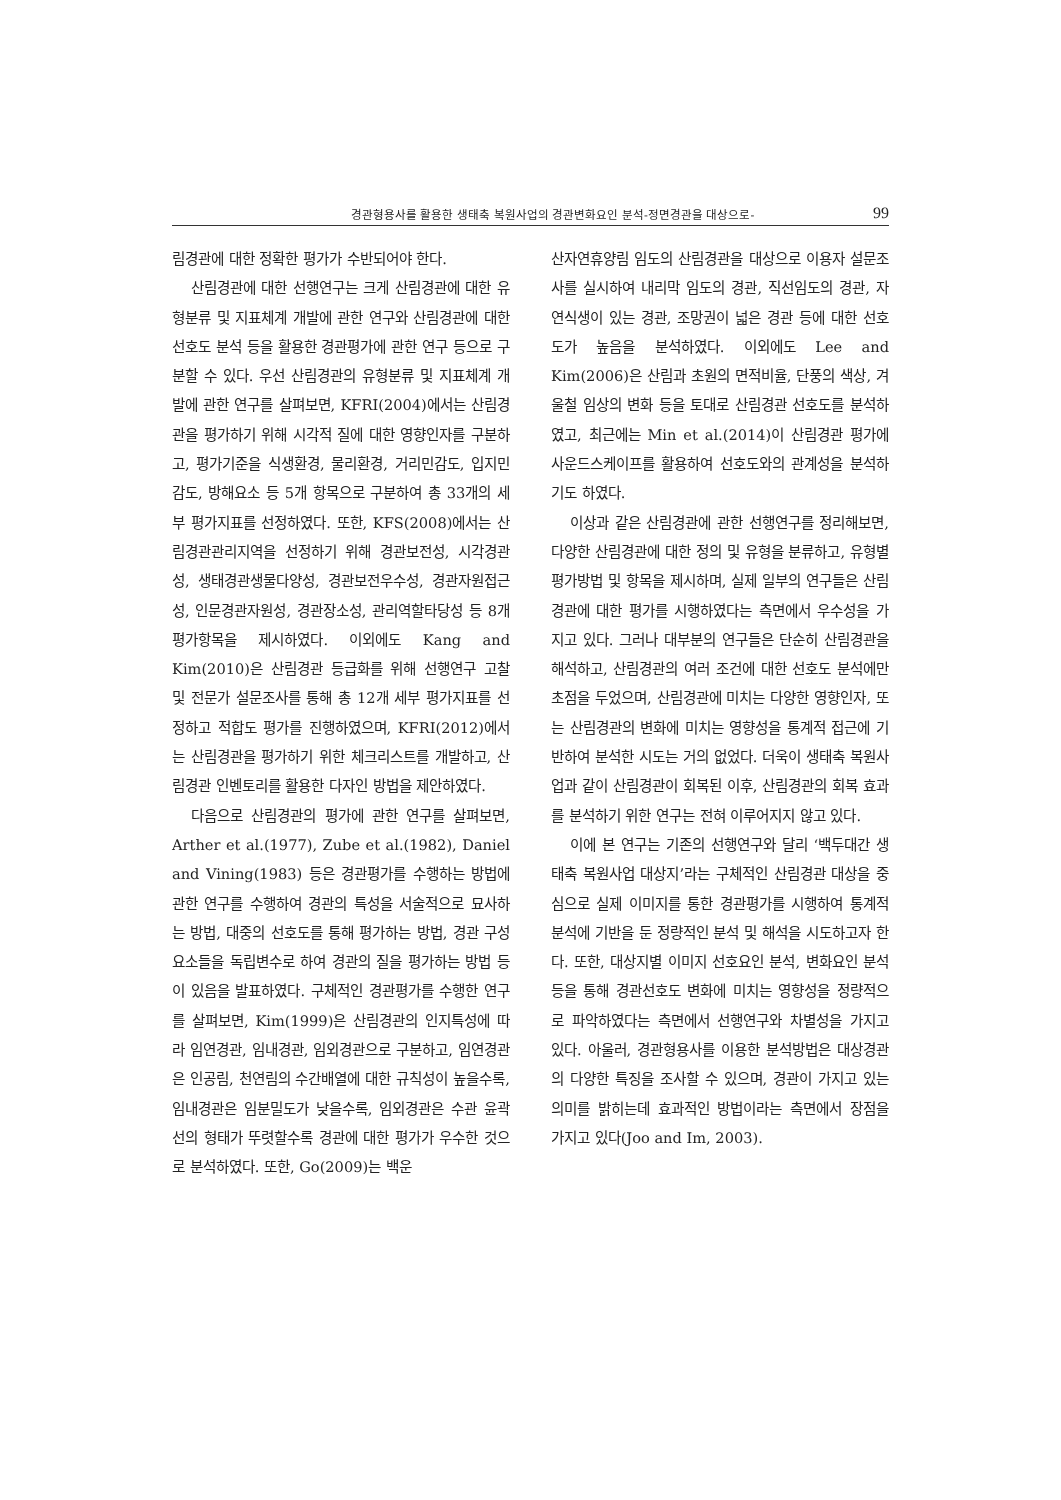경관형용사를 활용한 생태축 복원사업의 경관변화요인 분석-정면경관을 대상으로- 99
림경관에 대한 정확한 평가가 수반되어야 한다.
산림경관에 대한 선행연구는 크게 산림경관에 대한 유형분류 및 지표체계 개발에 관한 연구와 산림경관에 대한 선호도 분석 등을 활용한 경관평가에 관한 연구 등으로 구분할 수 있다. 우선 산림경관의 유형분류 및 지표체계 개발에 관한 연구를 살펴보면, KFRI(2004)에서는 산림경관을 평가하기 위해 시각적 질에 대한 영향인자를 구분하고, 평가기준을 식생환경, 물리환경, 거리민감도, 입지민감도, 방해요소 등 5개 항목으로 구분하여 총 33개의 세부 평가지표를 선정하였다. 또한, KFS(2008)에서는 산림경관관리지역을 선정하기 위해 경관보전성, 시각경관성, 생태경관생물다양성, 경관보전우수성, 경관자원접근성, 인문경관자원성, 경관장소성, 관리역할타당성 등 8개 평가항목을 제시하였다. 이외에도 Kang and Kim(2010)은 산림경관 등급화를 위해 선행연구 고찰 및 전문가 설문조사를 통해 총 12개 세부 평가지표를 선정하고 적합도 평가를 진행하였으며, KFRI(2012)에서는 산림경관을 평가하기 위한 체크리스트를 개발하고, 산림경관 인벤토리를 활용한 다자인 방법을 제안하였다.
다음으로 산림경관의 평가에 관한 연구를 살펴보면, Arther et al.(1977), Zube et al.(1982), Daniel and Vining(1983) 등은 경관평가를 수행하는 방법에 관한 연구를 수행하여 경관의 특성을 서술적으로 묘사하는 방법, 대중의 선호도를 통해 평가하는 방법, 경관 구성요소들을 독립변수로 하여 경관의 질을 평가하는 방법 등이 있음을 발표하였다. 구체적인 경관평가를 수행한 연구를 살펴보면, Kim(1999)은 산림경관의 인지특성에 따라 임연경관, 임내경관, 임외경관으로 구분하고, 임연경관은 인공림, 천연림의 수간배열에 대한 규칙성이 높을수록, 임내경관은 임분밀도가 낮을수록, 임외경관은 수관 윤곽선의 형태가 뚜렷할수록 경관에 대한 평가가 우수한 것으로 분석하였다. 또한, Go(2009)는 백운
산자연휴양림 임도의 산림경관을 대상으로 이용자 설문조사를 실시하여 내리막 임도의 경관, 직선임도의 경관, 자연식생이 있는 경관, 조망권이 넓은 경관 등에 대한 선호도가 높음을 분석하였다. 이외에도 Lee and Kim(2006)은 산림과 초원의 면적비율, 단풍의 색상, 겨울철 임상의 변화 등을 토대로 산림경관 선호도를 분석하였고, 최근에는 Min et al.(2014)이 산림경관 평가에 사운드스케이프를 활용하여 선호도와의 관계성을 분석하기도 하였다.
이상과 같은 산림경관에 관한 선행연구를 정리해보면, 다양한 산림경관에 대한 정의 및 유형을 분류하고, 유형별 평가방법 및 항목을 제시하며, 실제 일부의 연구들은 산림경관에 대한 평가를 시행하였다는 측면에서 우수성을 가지고 있다. 그러나 대부분의 연구들은 단순히 산림경관을 해석하고, 산림경관의 여러 조건에 대한 선호도 분석에만 초점을 두었으며, 산림경관에 미치는 다양한 영향인자, 또는 산림경관의 변화에 미치는 영향성을 통계적 접근에 기반하여 분석한 시도는 거의 없었다. 더욱이 생태축 복원사업과 같이 산림경관이 회복된 이후, 산림경관의 회복 효과를 분석하기 위한 연구는 전혀 이루어지지 않고 있다.
이에 본 연구는 기존의 선행연구와 달리 ‘백두대간 생태축 복원사업 대상지’라는 구체적인 산림경관 대상을 중심으로 실제 이미지를 통한 경관평가를 시행하여 통계적 분석에 기반을 둔 정량적인 분석 및 해석을 시도하고자 한다. 또한, 대상지별 이미지 선호요인 분석, 변화요인 분석 등을 통해 경관선호도 변화에 미치는 영향성을 정량적으로 파악하였다는 측면에서 선행연구와 차별성을 가지고 있다. 아울러, 경관형용사를 이용한 분석방법은 대상경관의 다양한 특징을 조사할 수 있으며, 경관이 가지고 있는 의미를 밝히는데 효과적인 방법이라는 측면에서 장점을 가지고 있다(Joo and Im, 2003).